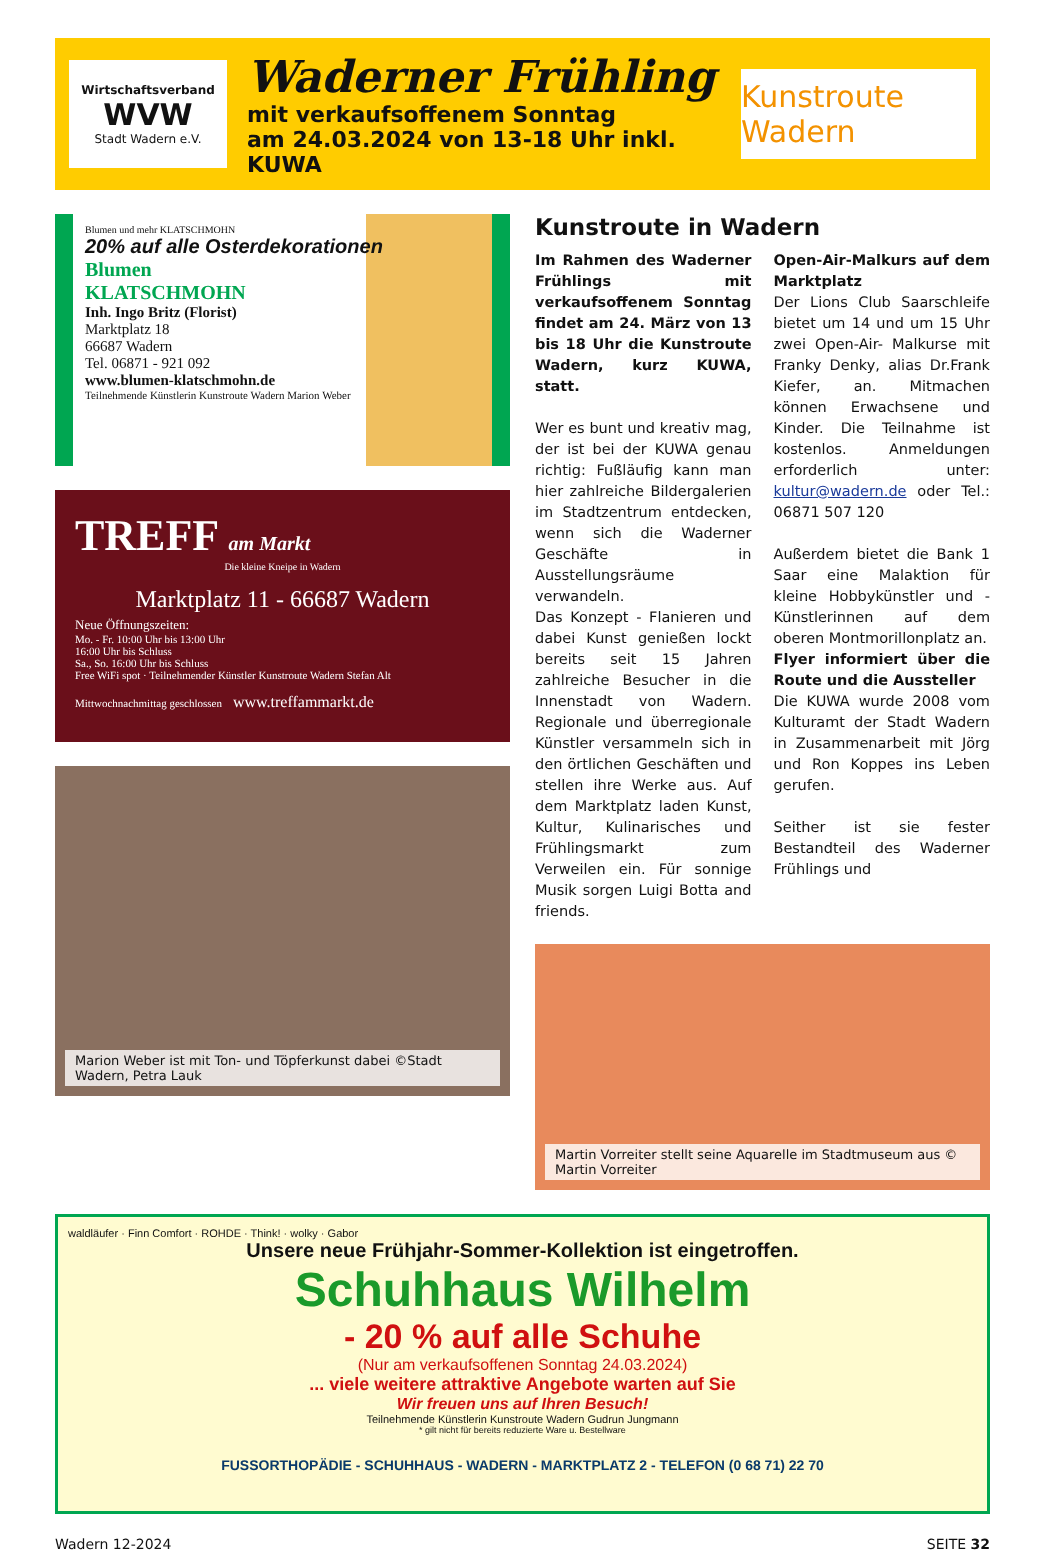Wirtschaftsverband
WVW
Stadt Wadern e.V.
Waderner Frühling
mit verkaufsoffenem Sonntag
am 24.03.2024 von 13-18 Uhr inkl. KUWA
Kunstroute Wadern
Blumen und mehr KLATSCHMOHN
20% auf alle Osterdekorationen
Blumen
KLATSCHMOHN
Inh. Ingo Britz (Florist)
Marktplatz 18
66687 Wadern
Tel. 06871 - 921 092
www.blumen-klatschmohn.de
Teilnehmende Künstlerin Kunstroute Wadern Marion Weber
TREFF am Markt
Die kleine Kneipe in Wadern
Marktplatz 11 - 66687 Wadern
Neue Öffnungszeiten:
Mo. - Fr. 10:00 Uhr bis 13:00 Uhr
16:00 Uhr bis Schluss
Sa., So. 16:00 Uhr bis Schluss
Free WiFi spot · Teilnehmender Künstler Kunstroute Wadern Stefan Alt
Mittwochnachmittag geschlossen www.treffammarkt.de
Marion Weber ist mit Ton- und Töpferkunst dabei ©Stadt Wadern, Petra Lauk
Kunstroute in Wadern
Im Rahmen des Waderner Frühlings mit verkaufsoffenem Sonntag findet am 24. März von 13 bis 18 Uhr die Kunstroute Wadern, kurz KUWA, statt.
Wer es bunt und kreativ mag, der ist bei der KUWA genau richtig: Fußläufig kann man hier zahlreiche Bildergalerien im Stadtzentrum entdecken, wenn sich die Waderner Geschäfte in Ausstellungsräume verwandeln.
Das Konzept - Flanieren und dabei Kunst genießen lockt bereits seit 15 Jahren zahlreiche Besucher in die Innenstadt von Wadern. Regionale und überregionale Künstler versammeln sich in den örtlichen Geschäften und stellen ihre Werke aus. Auf dem Marktplatz laden Kunst, Kultur, Kulinarisches und Frühlingsmarkt zum Verweilen ein. Für sonnige Musik sorgen Luigi Botta and friends.
Open-Air-Malkurs auf dem Marktplatz
Der Lions Club Saarschleife bietet um 14 und um 15 Uhr zwei Open-Air- Malkurse mit Franky Denky, alias Dr.Frank Kiefer, an. Mitmachen können Erwachsene und Kinder. Die Teilnahme ist kostenlos. Anmeldungen erforderlich unter: kultur@wadern.de oder Tel.: 06871 507 120
Außerdem bietet die Bank 1 Saar eine Malaktion für kleine Hobbykünstler und -Künstlerinnen auf dem oberen Montmorillonplatz an.
Flyer informiert über die Route und die Aussteller
Die KUWA wurde 2008 vom Kulturamt der Stadt Wadern in Zusammenarbeit mit Jörg und Ron Koppes ins Leben gerufen.
Seither ist sie fester Bestandteil des Waderner Frühlings und
Martin Vorreiter stellt seine Aquarelle im Stadtmuseum aus © Martin Vorreiter
waldläufer · Finn Comfort · ROHDE · Think! · wolky · Gabor
Unsere neue Frühjahr-Sommer-Kollektion ist eingetroffen.
Schuhhaus Wilhelm
- 20 % auf alle Schuhe
(Nur am verkaufsoffenen Sonntag 24.03.2024)
... viele weitere attraktive Angebote warten auf Sie
Wir freuen uns auf Ihren Besuch!
Teilnehmende Künstlerin Kunstroute Wadern Gudrun Jungmann
* gilt nicht für bereits reduzierte Ware u. Bestellware
FUSSORTHOPÄDIE - SCHUHHAUS - WADERN - MARKTPLATZ 2 - TELEFON (0 68 71) 22 70
Wadern 12-2024 SEITE 32